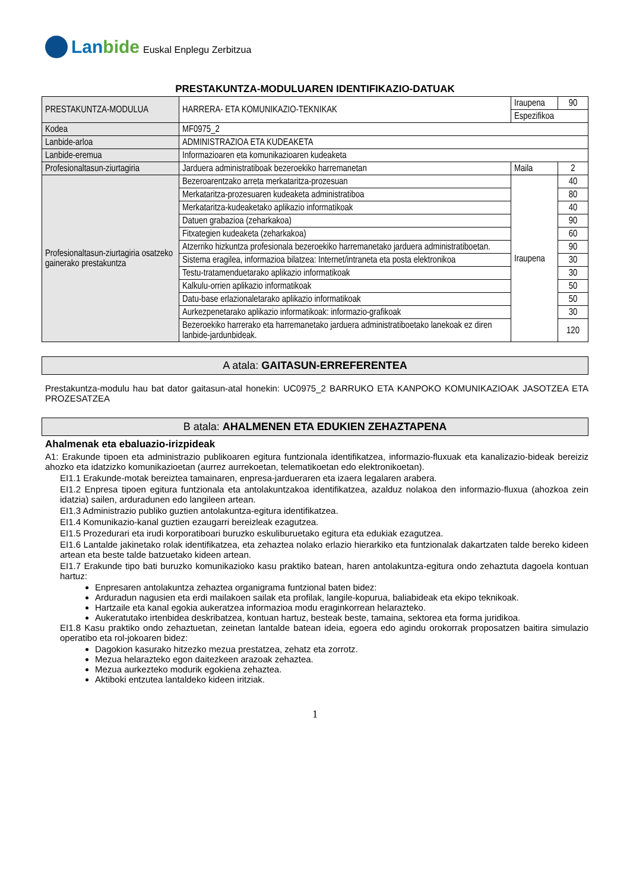Lanbide
Euskal Enplegu Zerbitzua
PRESTAKUNTZA-MODULUAREN IDENTIFIKAZIO-DATUAK
| PRESTAKUNTZA-MODULUA | HARRERA- ETA KOMUNIKAZIO-TEKNIKAK | Iraupena | 90 |
| | | Espezifikoa | |
| Kodea | MF0975_2 | | |
| Lanbide-arloa | ADMINISTRAZIOA ETA KUDEAKETA | | |
| Lanbide-eremua | Informazioaren eta komunikazioaren kudeaketa | | |
| Profesionaltasun-ziurtagiria | Jarduera administratiboak bezeroekiko harremanetan | Maila | 2 |
| Profesionaltasun-ziurtagiria osatzeko gainerako prestakuntza | Bezeroarentzako arreta merkataritza-prozesuan | Iraupena | 40 |
| | Merkataritza-prozesuaren kudeaketa administratiboa | | 80 |
| | Merkataritza-kudeaketako aplikazio informatikoak | | 40 |
| | Datuen grabazioa (zeharkakoa) | | 90 |
| | Fitxategien kudeaketa (zeharkakoa) | | 60 |
| | Atzerriko hizkuntza profesionala bezeroekiko harremanetako jarduera administratiboetan. | | 90 |
| | Sistema eragilea, informazioa bilatzea: Internet/intraneta eta posta elektronikoa | | 30 |
| | Testu-tratamenduetarako aplikazio informatikoak | | 30 |
| | Kalkulu-orrien aplikazio informatikoak | | 50 |
| | Datu-base erlazionaletarako aplikazio informatikoak | | 50 |
| | Aurkezpenetarako aplikazio informatikoak: informazio-grafikoak | | 30 |
| | Bezeroekiko harrerako eta harremanetako jarduera administratiboetako lanekoak ez diren lanbide-jardunbideak. | | 120 |
A atala: GAITASUN-ERREFERENTEA
Prestakuntza-modulu hau bat dator gaitasun-atal honekin: UC0975_2 BARRUKO ETA KANPOKO KOMUNIKAZIOAK JASOTZEA ETA PROZESATZEA
B atala: AHALMENEN ETA EDUKIEN ZEHAZTAPENA
Ahalmenak eta ebaluazio-irizpideak
A1: Erakunde tipoen eta administrazio publikoaren egitura funtzionala identifikatzea, informazio-fluxuak eta kanalizazio-bideak bereiziz ahozko eta idatzizko komunikazioetan (aurrez aurrekoetan, telematikoetan edo elektronikoetan).
EI1.1 Erakunde-motak bereiztea tamainaren, enpresa-jardueraren eta izaera legalaren arabera.
EI1.2 Enpresa tipoen egitura funtzionala eta antolakuntzakoa identifikatzea, azalduz nolakoa den informazio-fluxua (ahozkoa zein idatzia) sailen, arduradunen edo langileen artean.
EI1.3 Administrazio publiko guztien antolakuntza-egitura identifikatzea.
EI1.4 Komunikazio-kanal guztien ezaugarri bereizleak ezagutzea.
EI1.5 Prozedurari eta irudi korporatiboari buruzko eskuliburuetako egitura eta edukiak ezagutzea.
EI1.6 Lantalde jakinetako rolak identifikatzea, eta zehaztea nolako erlazio hierarkiko eta funtzionalak dakartzaten talde bereko kideen artean eta beste talde batzuetako kideen artean.
EI1.7 Erakunde tipo bati buruzko komunikazioko kasu praktiko batean, haren antolakuntza-egitura ondo zehaztuta dagoela kontuan hartuz:
Enpresaren antolakuntza zehaztea organigrama funtzional baten bidez:
Arduradun nagusien eta erdi mailakoen sailak eta profilak, langile-kopurua, baliabideak eta ekipo teknikoak.
Hartzaile eta kanal egokia aukeratzea informazioa modu eraginkorrean helarazteko.
Aukeratutako irtenbidea deskribatzea, kontuan hartuz, besteak beste, tamaina, sektorea eta forma juridikoa.
EI1.8 Kasu praktiko ondo zehaztuetan, zeinetan lantalde batean ideia, egoera edo agindu orokorrak proposatzen baitira simulazio operatibo eta rol-jokoaren bidez:
Dagokion kasurako hitzezko mezua prestatzea, zehatz eta zorrotz.
Mezua helarazteko egon daitezkeen arazoak zehaztea.
Mezua aurkezteko modurik egokiena zehaztea.
Aktiboki entzutea lantaldeko kideen iritziak.
1